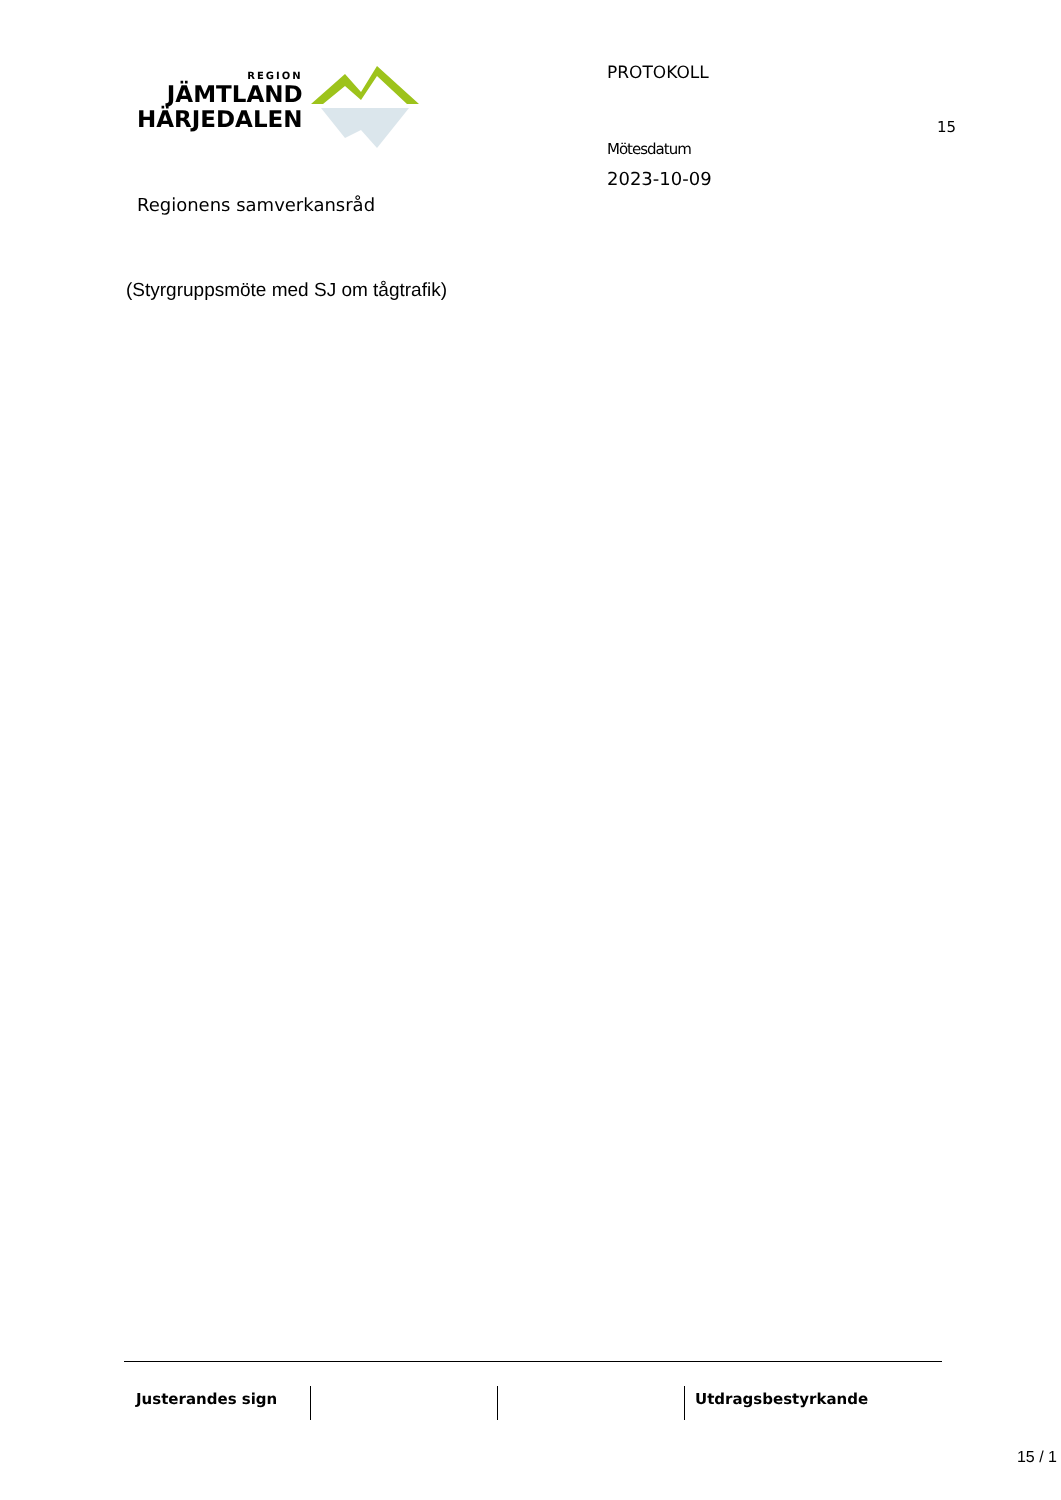REGION
JÄMTLAND
HÄRJEDALEN
Regionens samverkansråd
PROTOKOLL
Mötesdatum
2023-10-09
15
(Styrgruppsmöte med SJ om tågtrafik)
Justerandes sign Utdragsbestyrkande
15 / 1